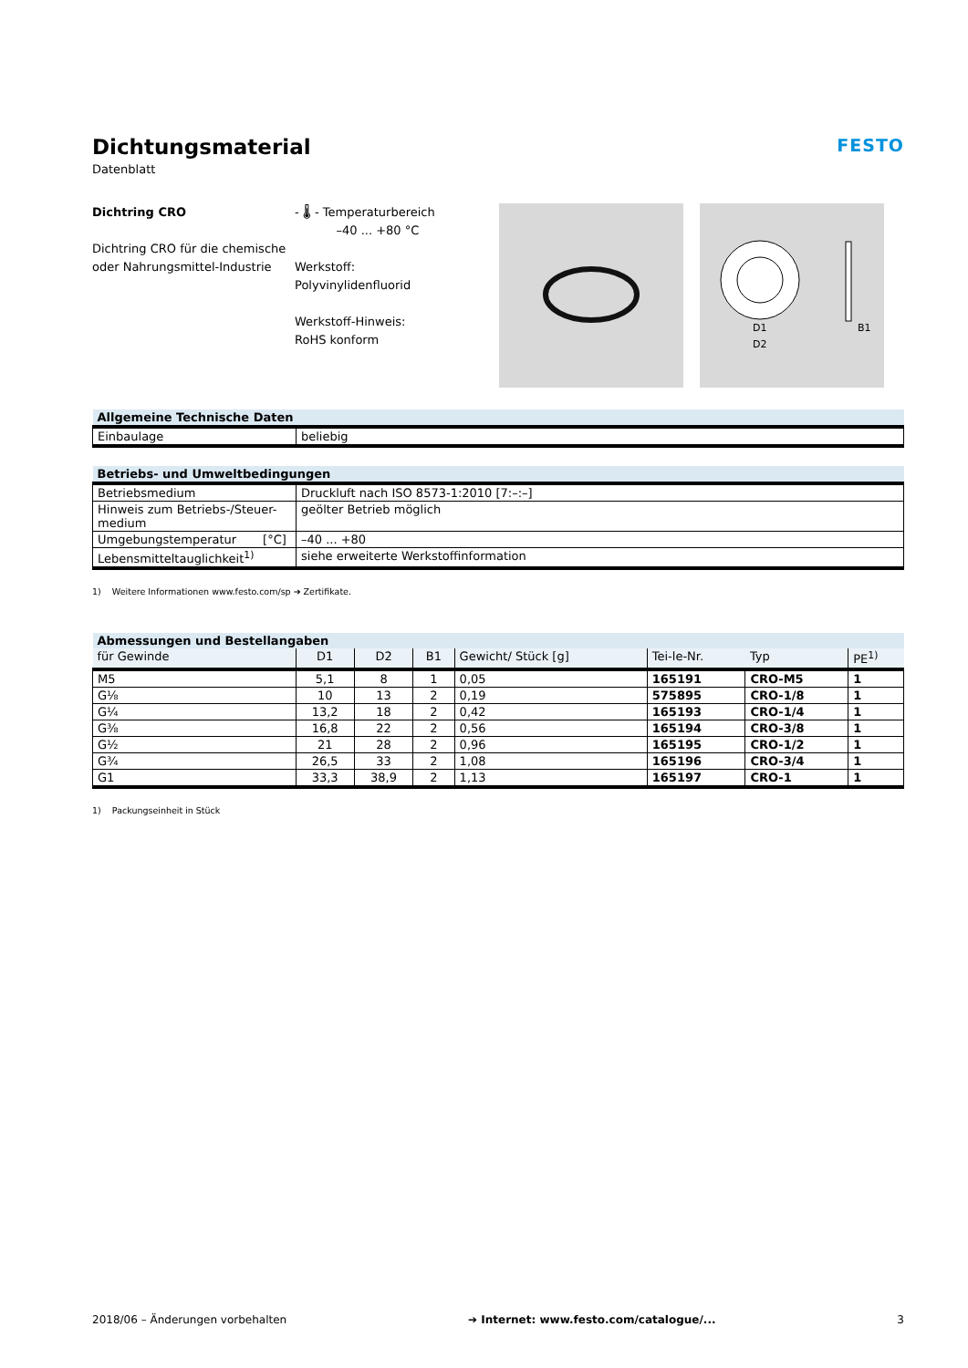Dichtungsmaterial
Datenblatt
FESTO
Dichtring CRO
Dichtring CRO für die chemische oder Nahrungsmittel-Industrie
- 🌡 - Temperaturbereich
–40 ... +80 °C
Werkstoff:
Polyvinylidenfluorid
Werkstoff-Hinweis:
RoHS konform
D1
D2
B1
| Allgemeine Technische Daten | |
| --- | --- |
| Einbaulage | beliebig |
| Betriebs- und Umweltbedingungen | |
| --- | --- |
| Betriebsmedium | Druckluft nach ISO 8573-1:2010 [7:–:–] |
| Hinweis zum Betriebs-/Steuer-medium | geölter Betrieb möglich |
| Umgebungstemperatur [°C] | –40 ... +80 |
| Lebensmitteltauglichkeit<sup>1)</sup> | siehe erweiterte Werkstoffinformation |
1) Weitere Informationen www.festo.com/sp ➔ Zertifikate.
| Abmessungen und Bestellangaben | | | | | | | |
| --- | --- | --- | --- | --- | --- | --- | --- |
| für Gewinde | D1 | D2 | B1 | Gewicht/ Stück [g] | Tei-le-Nr. | Typ | PE<sup>1)</sup> |
| M5 | 5,1 | 8 | 1 | 0,05 | 165191 | CRO-M5 | 1 |
| G⅛ | 10 | 13 | 2 | 0,19 | 575895 | CRO-1/8 | 1 |
| G¼ | 13,2 | 18 | 2 | 0,42 | 165193 | CRO-1/4 | 1 |
| G⅜ | 16,8 | 22 | 2 | 0,56 | 165194 | CRO-3/8 | 1 |
| G½ | 21 | 28 | 2 | 0,96 | 165195 | CRO-1/2 | 1 |
| G¾ | 26,5 | 33 | 2 | 1,08 | 165196 | CRO-3/4 | 1 |
| G1 | 33,3 | 38,9 | 2 | 1,13 | 165197 | CRO-1 | 1 |
1) Packungseinheit in Stück
2018/06 – Änderungen vorbehalten ➔ Internet: www.festo.com/catalogue/... 3